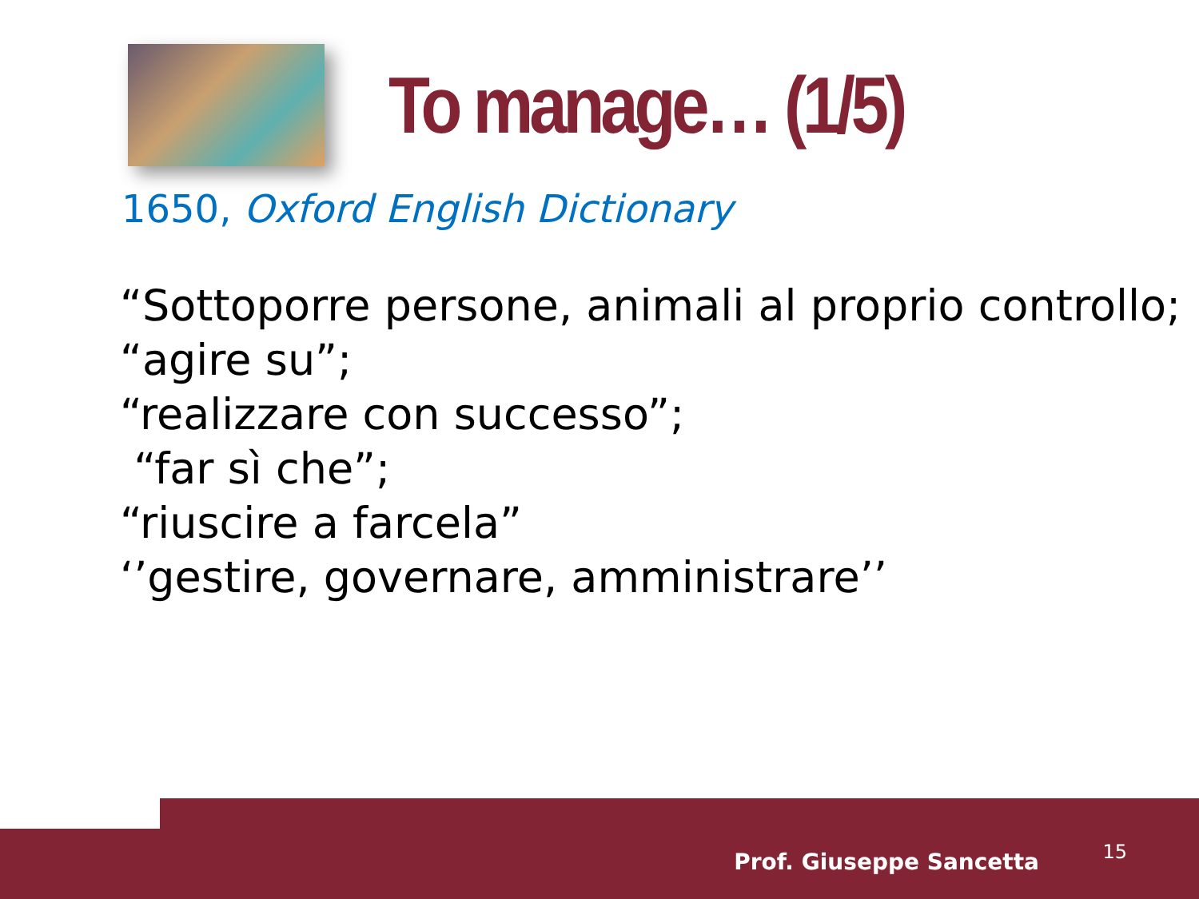To manage… (1/5)
1650, Oxford English Dictionary
“Sottoporre persone, animali al proprio controllo;
“agire su”;
“realizzare con successo”;
“far sì che”;
“riuscire a farcela”
‘’gestire, governare, amministrare’’
Prof. Giuseppe Sancetta 15